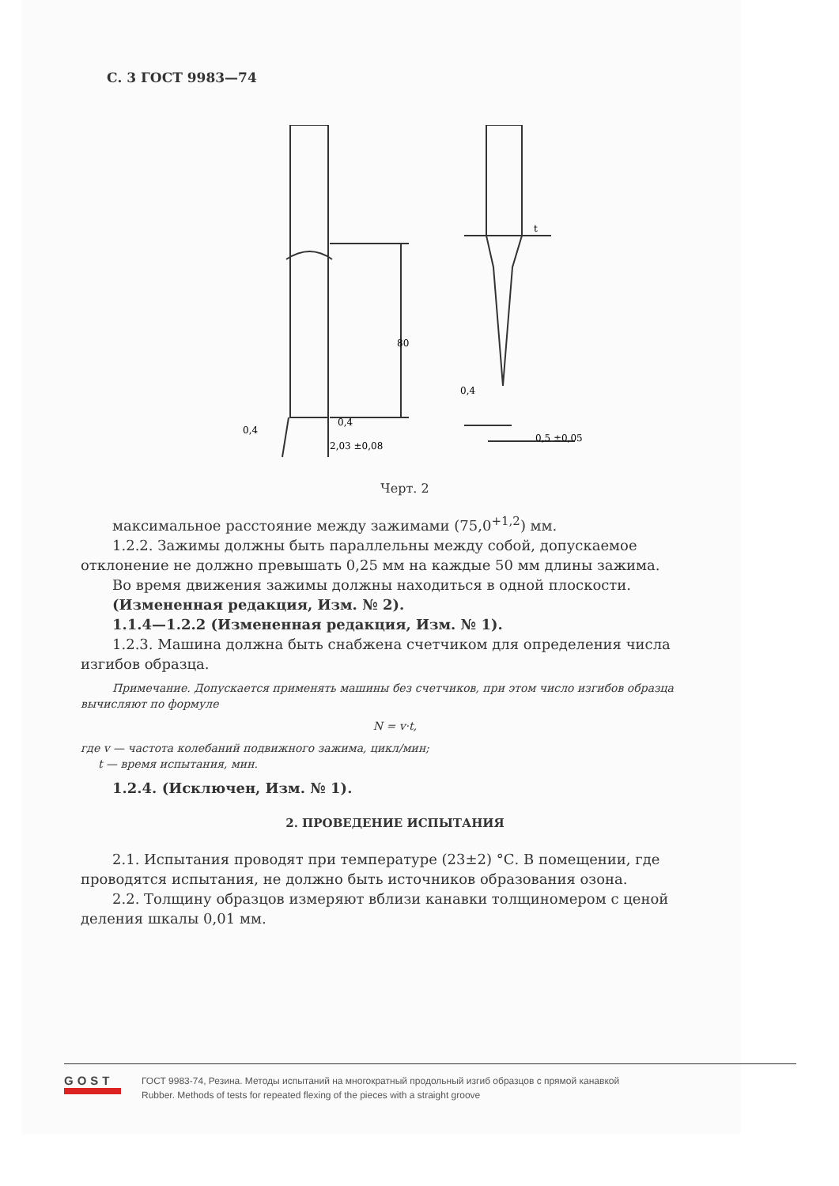С. 3 ГОСТ 9983—74
80
0,4
0,4
2,03 ±0,08
0,5 ±0,05
0,4
t
Черт. 2
максимальное расстояние между зажимами (75,0<sup>+1,2</sup>) мм.
1.2.2. Зажимы должны быть параллельны между собой, допускаемое отклонение не должно превышать 0,25 мм на каждые 50 мм длины зажима.
Во время движения зажимы должны находиться в одной плоскости.
(Измененная редакция, Изм. № 2).
1.1.4—1.2.2 (Измененная редакция, Изм. № 1).
1.2.3. Машина должна быть снабжена счетчиком для определения числа изгибов образца.
Примечание. Допускается применять машины без счетчиков, при этом число изгибов образца вычисляют по формуле
N = v·t,
где v — частота колебаний подвижного зажима, цикл/мин;
t — время испытания, мин.
1.2.4. (Исключен, Изм. № 1).
2. ПРОВЕДЕНИЕ ИСПЫТАНИЯ
2.1. Испытания проводят при температуре (23±2) °С. В помещении, где проводятся испытания, не должно быть источников образования озона.
2.2. Толщину образцов измеряют вблизи канавки толщиномером с ценой деления шкалы 0,01 мм.
GOST
ГОСТ 9983-74, Резина. Методы испытаний на многократный продольный изгиб образцов с прямой канавкой
Rubber. Methods of tests for repeated flexing of the pieces with a straight groove